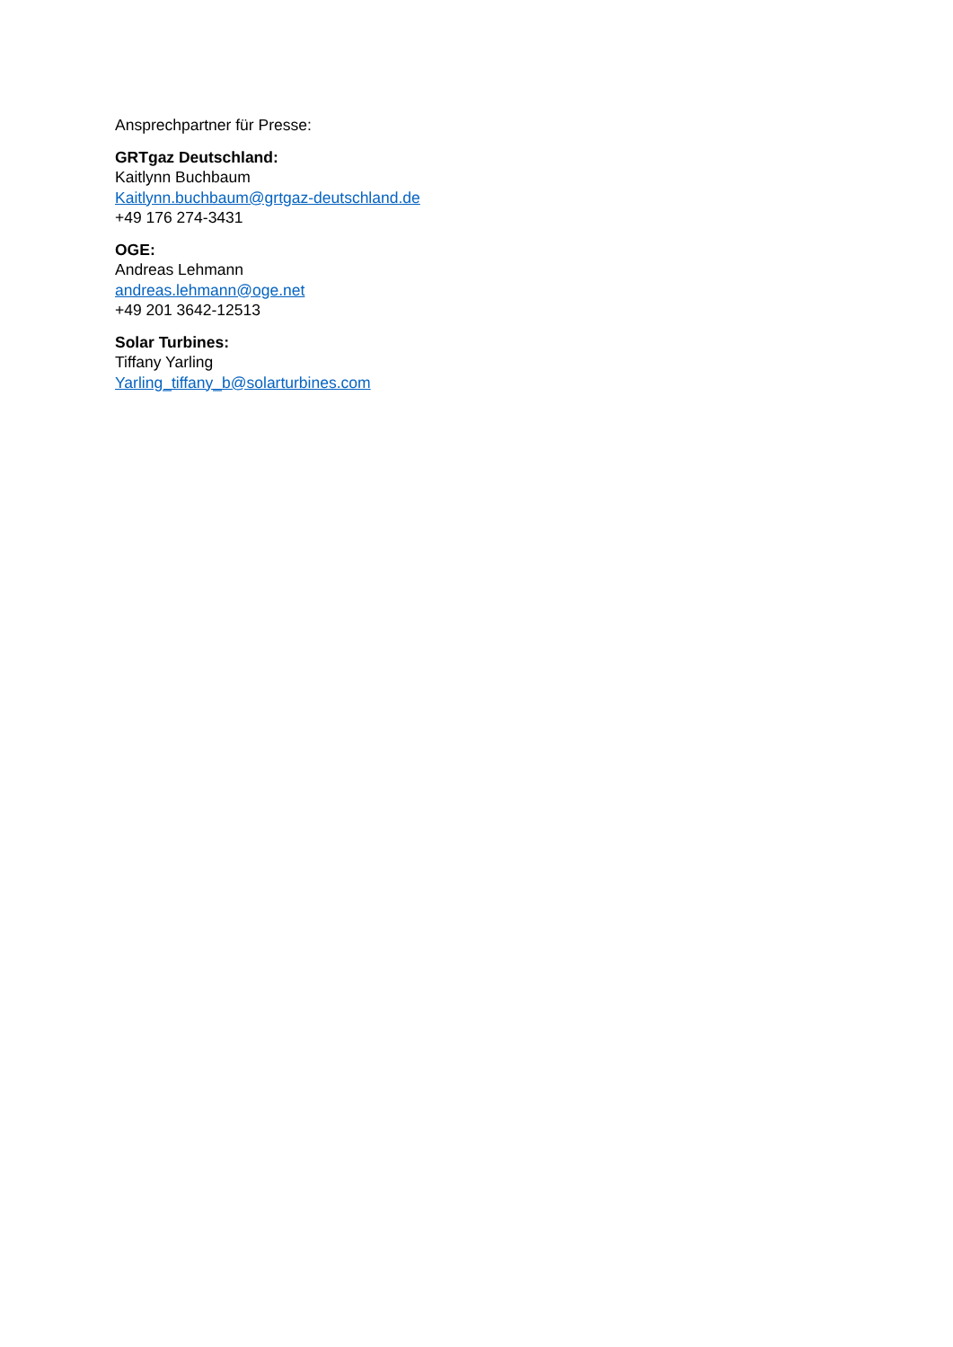Ansprechpartner für Presse:
GRTgaz Deutschland:
Kaitlynn Buchbaum
Kaitlynn.buchbaum@grtgaz-deutschland.de
+49 176 274-3431
OGE:
Andreas Lehmann
andreas.lehmann@oge.net
+49 201 3642-12513
Solar Turbines:
Tiffany Yarling
Yarling_tiffany_b@solarturbines.com